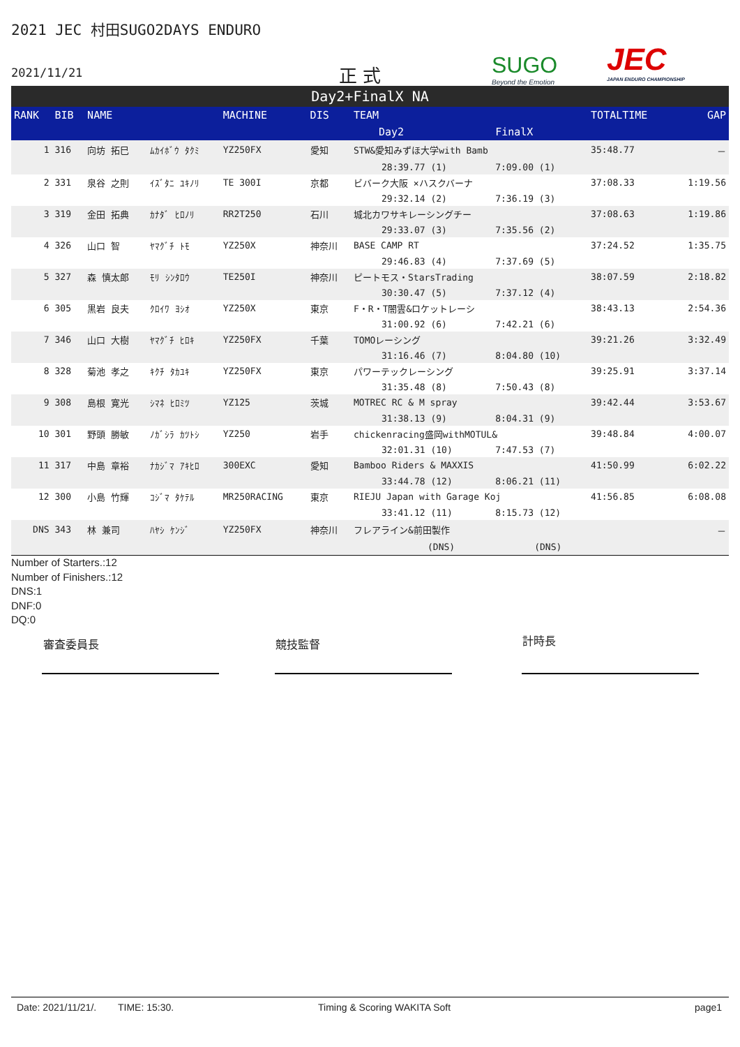2021 JEC 村田SUGO2DAYS ENDURO
2021/11/21 正 式 SUGO
Beyond the Emotion
JEC
JAPAN ENDURO CHAMPIONSHIP
Day2+FinalX NA
| RANK | BIB | NAME | | MACHINE | DIS | TEAM | | TOTALTIME | GAP |
| --- | --- | --- | --- | --- | --- | --- | --- | --- | --- |
| | | | | | | Day2 | FinalX | | |
| 1 | 316 | 向坊 拓巳 | ﾑｶｲﾎﾞｳ ﾀｸﾐ | YZ250FX | 愛知 | STW&愛知みずほ大学with Bamb | | 35:48.77 | － |
| | | | | | | 28:39.77 (1) | 7:09.00 (1) | | |
| 2 | 331 | 泉谷 之則 | ｲｽﾞﾀﾆ ﾕｷﾉﾘ | TE 300I | 京都 | ビバーク大阪 ×ハスクバーナ | | 37:08.33 | 1:19.56 |
| | | | | | | 29:32.14 (2) | 7:36.19 (3) | | |
| 3 | 319 | 金田 拓典 | ｶﾅﾀﾞ ﾋﾛﾉﾘ | RR2T250 | 石川 | 城北カワサキレーシングチー | | 37:08.63 | 1:19.86 |
| | | | | | | 29:33.07 (3) | 7:35.56 (2) | | |
| 4 | 326 | 山口 智 | ﾔﾏｸﾞﾁ ﾄﾓ | YZ250X | 神奈川 | BASE CAMP RT | | 37:24.52 | 1:35.75 |
| | | | | | | 29:46.83 (4) | 7:37.69 (5) | | |
| 5 | 327 | 森 慎太郎 | ﾓﾘ ｼﾝﾀﾛｳ | TE250I | 神奈川 | ピートモス・StarsTrading | | 38:07.59 | 2:18.82 |
| | | | | | | 30:30.47 (5) | 7:37.12 (4) | | |
| 6 | 305 | 黒岩 良夫 | ｸﾛｲﾜ ﾖｼｵ | YZ250X | 東京 | F・R・T闇雲&ロケットレーシ | | 38:43.13 | 2:54.36 |
| | | | | | | 31:00.92 (6) | 7:42.21 (6) | | |
| 7 | 346 | 山口 大樹 | ﾔﾏｸﾞﾁ ﾋﾛｷ | YZ250FX | 千葉 | TOMOレーシング | | 39:21.26 | 3:32.49 |
| | | | | | | 31:16.46 (7) | 8:04.80 (10) | | |
| 8 | 328 | 菊池 孝之 | ｷｸﾁ ﾀｶﾕｷ | YZ250FX | 東京 | パワーテックレーシング | | 39:25.91 | 3:37.14 |
| | | | | | | 31:35.48 (8) | 7:50.43 (8) | | |
| 9 | 308 | 島根 寛光 | ｼﾏﾈ ﾋﾛﾐﾂ | YZ125 | 茨城 | MOTREC RC & M spray | | 39:42.44 | 3:53.67 |
| | | | | | | 31:38.13 (9) | 8:04.31 (9) | | |
| 10 | 301 | 野頭 勝敏 | ﾉｶﾞｼﾗ ｶﾂﾄｼ | YZ250 | 岩手 | chickenracing盛岡withMOTUL& | | 39:48.84 | 4:00.07 |
| | | | | | | 32:01.31 (10) | 7:47.53 (7) | | |
| 11 | 317 | 中島 章裕 | ﾅｶｼﾞﾏ ｱｷﾋﾛ | 300EXC | 愛知 | Bamboo Riders & MAXXIS | | 41:50.99 | 6:02.22 |
| | | | | | | 33:44.78 (12) | 8:06.21 (11) | | |
| 12 | 300 | 小島 竹輝 | ｺｼﾞﾏ ﾀｹﾃﾙ | MR250RACING | 東京 | RIEJU Japan with Garage Koj | | 41:56.85 | 6:08.08 |
| | | | | | | 33:41.12 (11) | 8:15.73 (12) | | |
| DNS | 343 | 林 兼司 | ﾊﾔｼ ｹﾝｼﾞ | YZ250FX | 神奈川 | フレアライン&前田製作 | | | － |
| | | | | | | (DNS) | (DNS) | | |
Number of Starters.:12
Number of Finishers.:12
DNS:1
DNF:0
DQ:0
審査委員長 競技監督 計時長
Date: 2021/11/21/. TIME: 15:30. Timing & Scoring WAKITA Soft page1